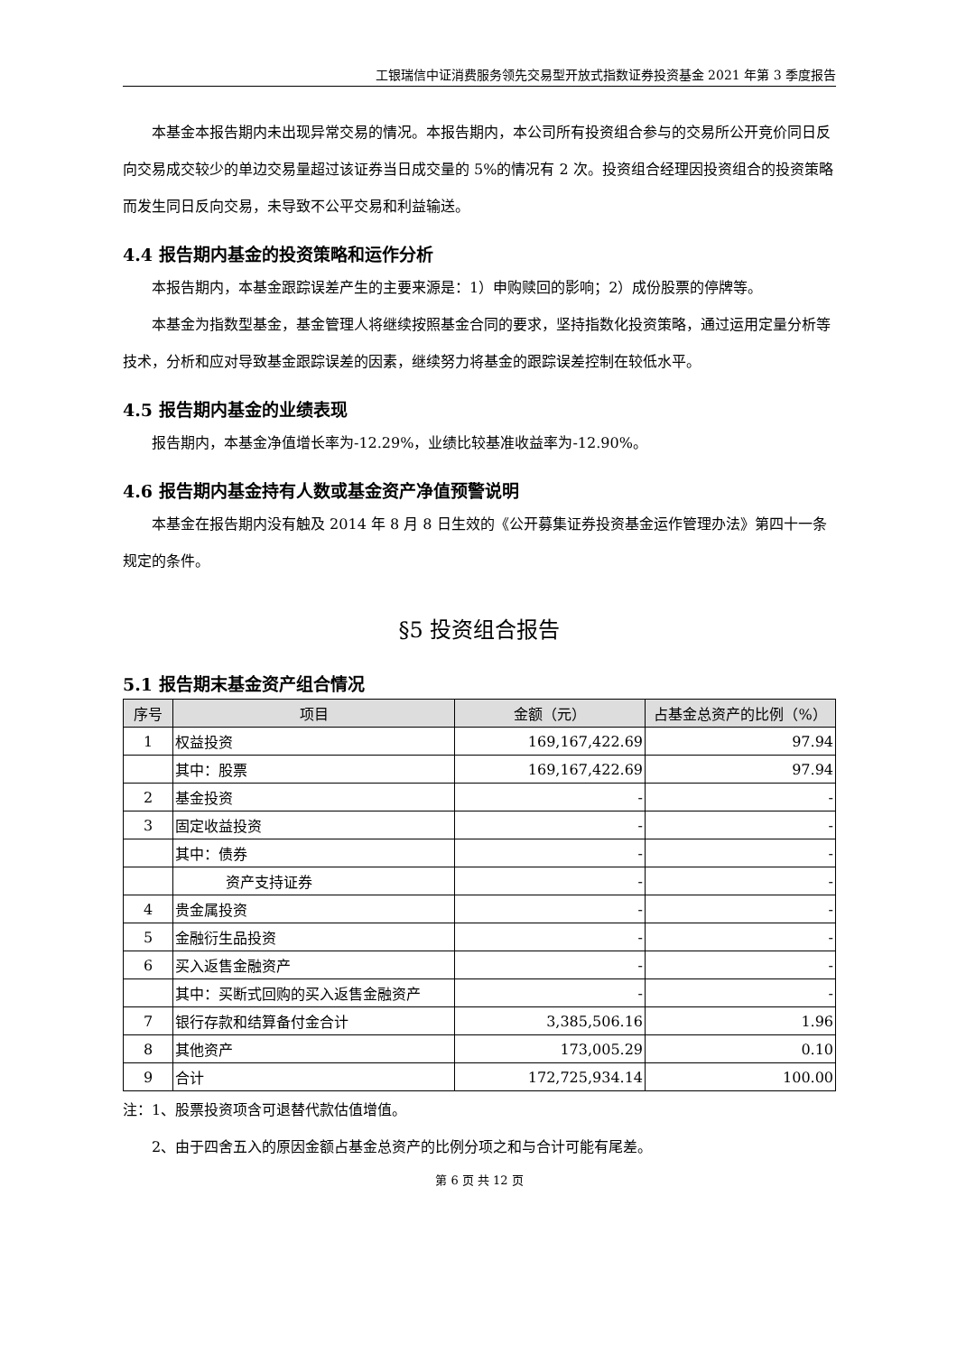工银瑞信中证消费服务领先交易型开放式指数证券投资基金 2021 年第 3 季度报告
本基金本报告期内未出现异常交易的情况。本报告期内，本公司所有投资组合参与的交易所公开竞价同日反向交易成交较少的单边交易量超过该证券当日成交量的 5%的情况有 2 次。投资组合经理因投资组合的投资策略而发生同日反向交易，未导致不公平交易和利益输送。
4.4 报告期内基金的投资策略和运作分析
本报告期内，本基金跟踪误差产生的主要来源是：1）申购赎回的影响；2）成份股票的停牌等。
本基金为指数型基金，基金管理人将继续按照基金合同的要求，坚持指数化投资策略，通过运用定量分析等技术，分析和应对导致基金跟踪误差的因素，继续努力将基金的跟踪误差控制在较低水平。
4.5 报告期内基金的业绩表现
报告期内，本基金净值增长率为-12.29%，业绩比较基准收益率为-12.90%。
4.6 报告期内基金持有人数或基金资产净值预警说明
本基金在报告期内没有触及 2014 年 8 月 8 日生效的《公开募集证券投资基金运作管理办法》第四十一条规定的条件。
§5 投资组合报告
5.1 报告期末基金资产组合情况
| 序号 | 项目 | 金额（元） | 占基金总资产的比例（%） |
| --- | --- | --- | --- |
| 1 | 权益投资 | 169,167,422.69 | 97.94 |
| | 其中：股票 | 169,167,422.69 | 97.94 |
| 2 | 基金投资 | - | - |
| 3 | 固定收益投资 | - | - |
| | 其中：债券 | - | - |
| | 资产支持证券 | - | - |
| 4 | 贵金属投资 | - | - |
| 5 | 金融衍生品投资 | - | - |
| 6 | 买入返售金融资产 | - | - |
| | 其中：买断式回购的买入返售金融资产 | - | - |
| 7 | 银行存款和结算备付金合计 | 3,385,506.16 | 1.96 |
| 8 | 其他资产 | 173,005.29 | 0.10 |
| 9 | 合计 | 172,725,934.14 | 100.00 |
注：1、股票投资项含可退替代款估值增值。
2、由于四舍五入的原因金额占基金总资产的比例分项之和与合计可能有尾差。
第 6 页 共 12 页